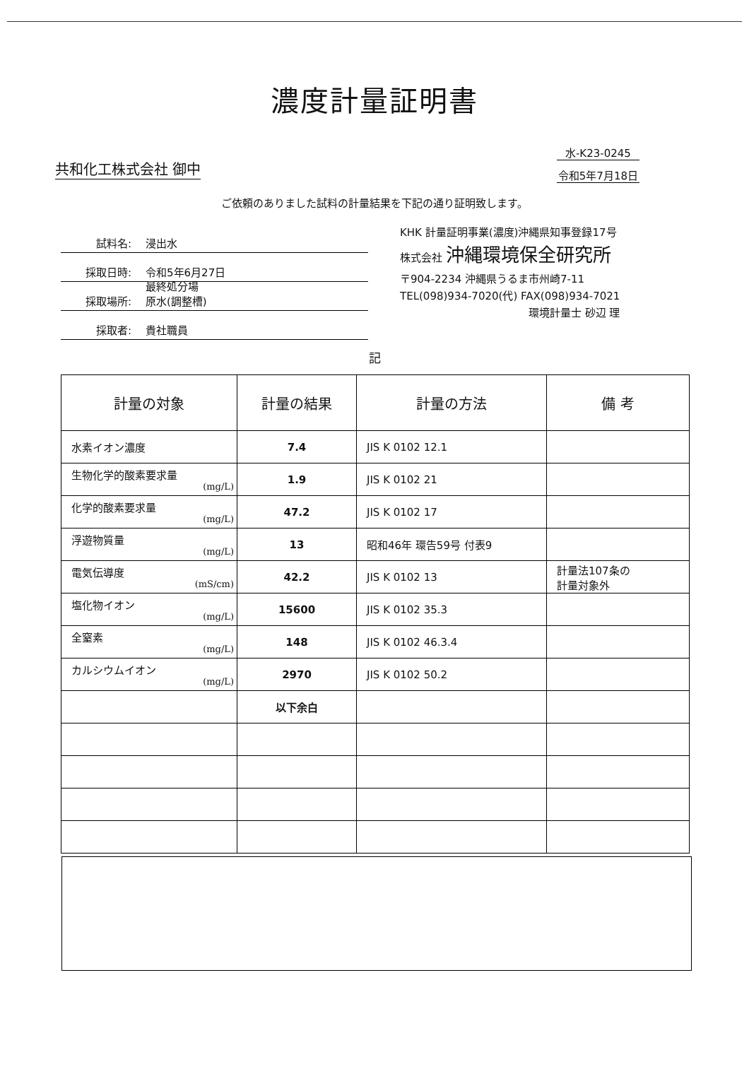濃度計量証明書
水-K23-0245
令和5年7月18日
共和化工株式会社 御中
ご依頼のありました試料の計量結果を下記の通り証明致します。
試料名: 浸出水
採取日時: 令和5年6月27日
採取場所: 最終処分場
原水(調整槽)
採取者: 貴社職員
KHK 計量証明事業(濃度)沖縄県知事登録17号
株式会社 沖縄環境保全研究所
〒904-2234 沖縄県うるま市州崎7-11
TEL(098)934-7020(代) FAX(098)934-7021
環境計量士 砂辺 理
記
| 計量の対象 | 計量の結果 | 計量の方法 | 備 考 |
| --- | --- | --- | --- |
| 水素イオン濃度 | 7.4 | JIS K 0102 12.1 | |
| 生物化学的酸素要求量 (mg/L) | 1.9 | JIS K 0102 21 | |
| 化学的酸素要求量 (mg/L) | 47.2 | JIS K 0102 17 | |
| 浮遊物質量 (mg/L) | 13 | 昭和46年 環告59号 付表9 | |
| 電気伝導度 (mS/cm) | 42.2 | JIS K 0102 13 | 計量法107条の 計量対象外 |
| 塩化物イオン (mg/L) | 15600 | JIS K 0102 35.3 | |
| 全窒素 (mg/L) | 148 | JIS K 0102 46.3.4 | |
| カルシウムイオン (mg/L) | 2970 | JIS K 0102 50.2 | |
| | 以下余白 | | |